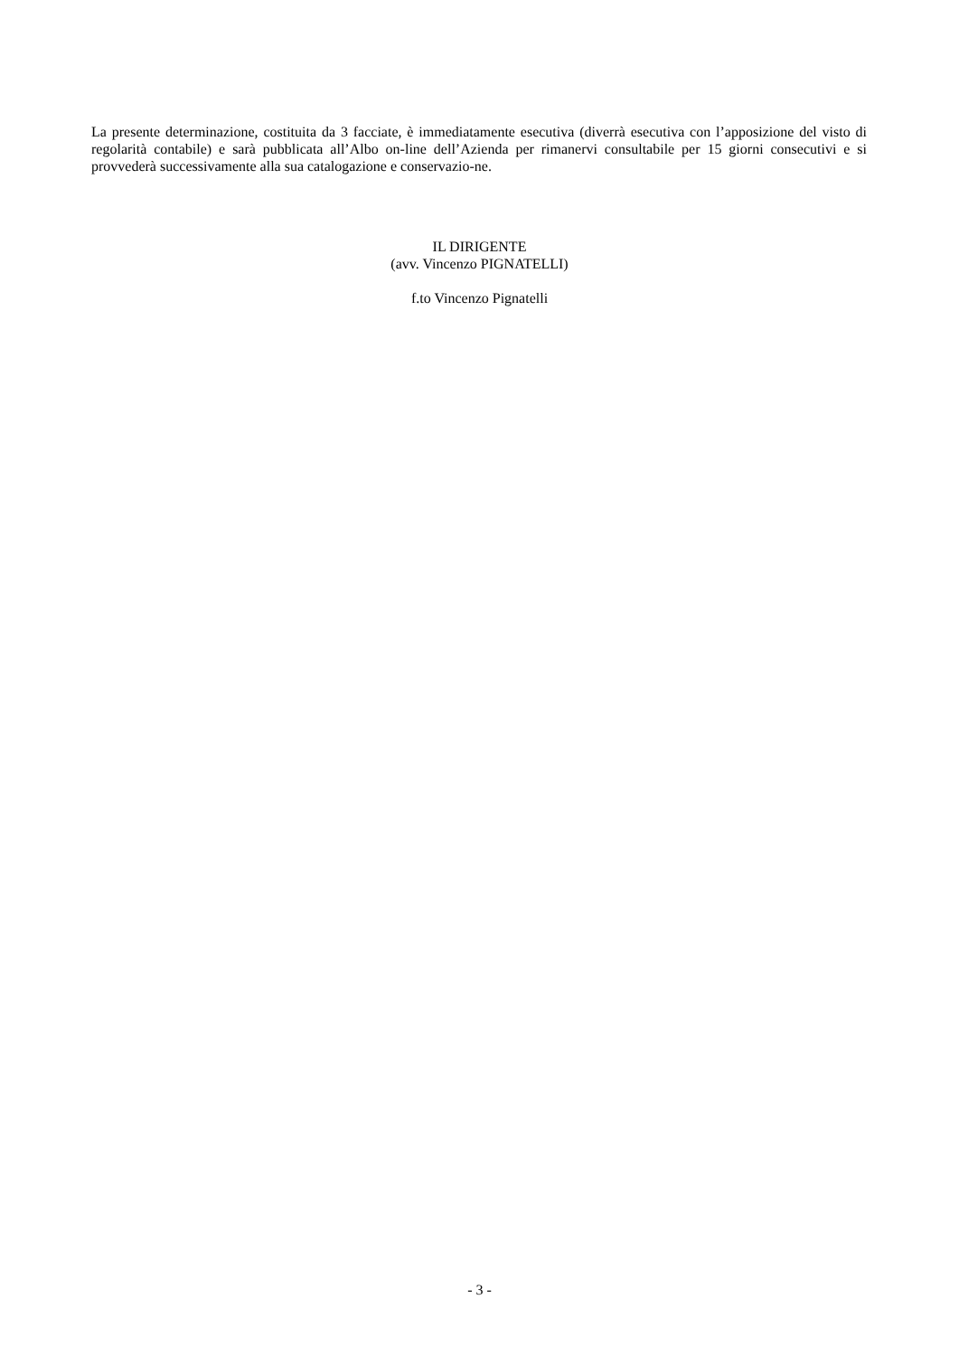La presente determinazione, costituita da 3 facciate, è immediatamente esecutiva (diverrà esecutiva con l’apposizione del visto di regolarità contabile) e sarà pubblicata all’Albo on-line dell’Azienda per rimanervi consultabile per 15 giorni consecutivi e si provvederà successivamente alla sua catalogazione e conservazio-ne.
IL DIRIGENTE
(avv. Vincenzo PIGNATELLI)
f.to Vincenzo Pignatelli
- 3 -